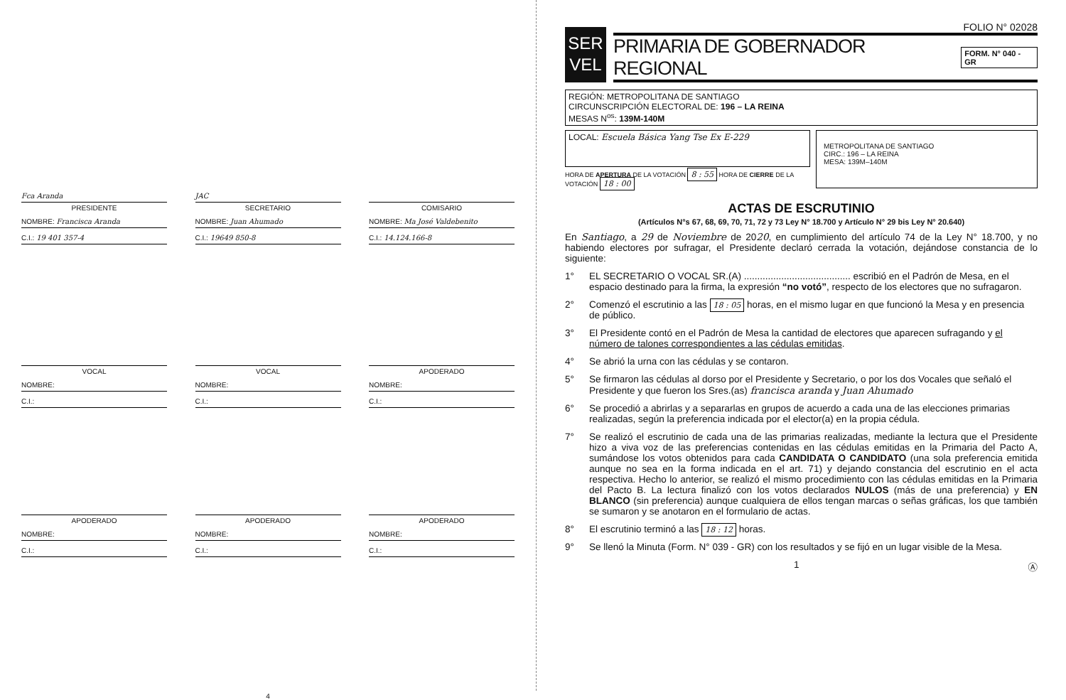Fca Aranda
PRESIDENTE
NOMBRE: Francisca Aranda
C.I.: 19 401 357-4
JAC
SECRETARIO
NOMBRE: Juan Ahumado
C.I.: 19649 850-8
COMISARIO
NOMBRE: Ma José Valdebenito
C.I.: 14.124.166-8
VOCAL
NOMBRE:
C.I.:
VOCAL
NOMBRE:
C.I.:
APODERADO
NOMBRE:
C.I.:
APODERADO
NOMBRE:
C.I.:
APODERADO
NOMBRE:
C.I.:
APODERADO
NOMBRE:
C.I.:
4
SER
VEL
FOLIO N° 02028
PRIMARIA DE GOBERNADOR REGIONAL
FORM. N° 040 - GR
REGIÓN: METROPOLITANA DE SANTIAGO
CIRCUNSCRIPCIÓN ELECTORAL DE: 196 – LA REINA
MESAS N<sup>os</sup>: 139M-140M
LOCAL: Escuela Básica Yang Tse Ex E-229
HORA DE APERTURA DE LA VOTACIÓN 8 : 55 HORA DE CIERRE DE LA VOTACIÓN 18 : 00
METROPOLITANA DE SANTIAGO
CIRC.: 196 – LA REINA
MESA: 139M–140M
ACTAS DE ESCRUTINIO
(Artículos N°s 67, 68, 69, 70, 71, 72 y 73 Ley N° 18.700 y Artículo N° 29 bis Ley N° 20.640)
En Santiago, a 29 de Noviembre de 2020, en cumplimiento del artículo 74 de la Ley N° 18.700, y no habiendo electores por sufragar, el Presidente declaró cerrada la votación, dejándose constancia de lo siguiente:
1° EL SECRETARIO O VOCAL SR.(A) ........................................ escribió en el Padrón de Mesa, en el espacio destinado para la firma, la expresión “no votó”, respecto de los electores que no sufragaron.
2° Comenzó el escrutinio a las 18 : 05 horas, en el mismo lugar en que funcionó la Mesa y en presencia de público.
3° El Presidente contó en el Padrón de Mesa la cantidad de electores que aparecen sufragando y el número de talones correspondientes a las cédulas emitidas.
4° Se abrió la urna con las cédulas y se contaron.
5° Se firmaron las cédulas al dorso por el Presidente y Secretario, o por los dos Vocales que señaló el Presidente y que fueron los Sres.(as) francisca aranda y Juan Ahumado
6° Se procedió a abrirlas y a separarlas en grupos de acuerdo a cada una de las elecciones primarias realizadas, según la preferencia indicada por el elector(a) en la propia cédula.
7° Se realizó el escrutinio de cada una de las primarias realizadas, mediante la lectura que el Presidente hizo a viva voz de las preferencias contenidas en las cédulas emitidas en la Primaria del Pacto A, sumándose los votos obtenidos para cada CANDIDATA O CANDIDATO (una sola preferencia emitida aunque no sea en la forma indicada en el art. 71) y dejando constancia del escrutinio en el acta respectiva. Hecho lo anterior, se realizó el mismo procedimiento con las cédulas emitidas en la Primaria del Pacto B. La lectura finalizó con los votos declarados NULOS (más de una preferencia) y EN BLANCO (sin preferencia) aunque cualquiera de ellos tengan marcas o señas gráficas, los que también se sumaron y se anotaron en el formulario de actas.
8° El escrutinio terminó a las 18 : 12 horas.
9° Se llenó la Minuta (Form. N° 039 - GR) con los resultados y se fijó en un lugar visible de la Mesa.
1 Ⓐ